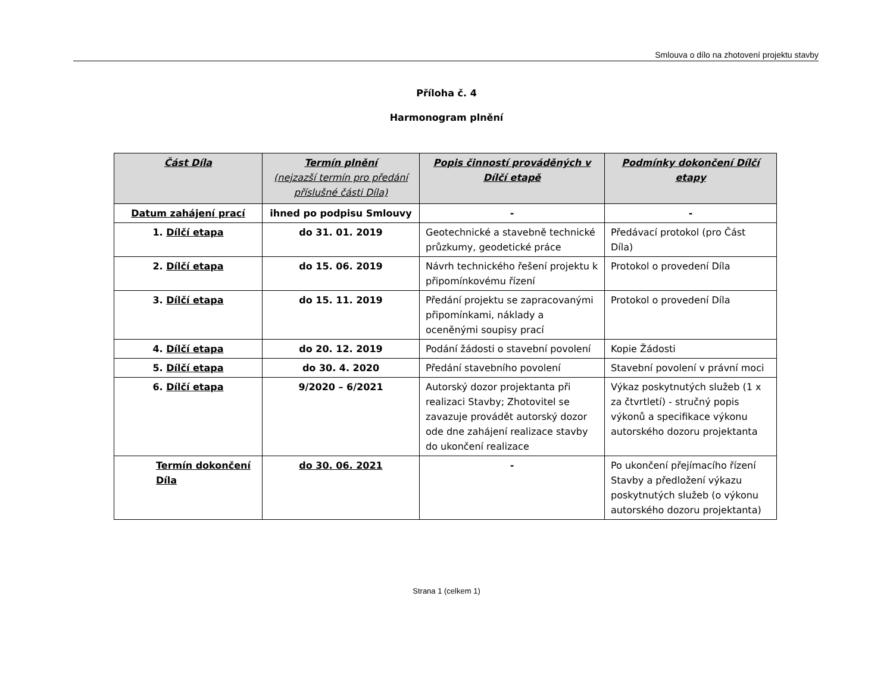Smlouva o dílo na zhotovení projektu stavby
Příloha č. 4
Harmonogram plnění
| Část Díla | Termín plnění (nejzazší termín pro předání příslušné části Díla) | Popis činností prováděných v Dílčí etapě | Podmínky dokončení Dílčí etapy |
| --- | --- | --- | --- |
| Datum zahájení prací | ihned po podpisu Smlouvy | - | - |
| 1. Dílčí etapa | do 31. 01. 2019 | Geotechnické a stavebně technické průzkumy, geodetické práce | Předávací protokol (pro Část Díla) |
| 2. Dílčí etapa | do 15. 06. 2019 | Návrh technického řešení projektu k připomínkovému řízení | Protokol o provedení Díla |
| 3. Dílčí etapa | do 15. 11. 2019 | Předání projektu se zapracovanými připomínkami, náklady a oceněnými soupisy prací | Protokol o provedení Díla |
| 4. Dílčí etapa | do 20. 12. 2019 | Podání žádosti o stavební povolení | Kopie Žádosti |
| 5. Dílčí etapa | do 30. 4. 2020 | Předání stavebního povolení | Stavební povolení v právní moci |
| 6. Dílčí etapa | 9/2020 – 6/2021 | Autorský dozor projektanta při realizaci Stavby; Zhotovitel se zavazuje provádět autorský dozor ode dne zahájení realizace stavby do ukončení realizace | Výkaz poskytnutých služeb (1 x za čtvrtletí) - stručný popis výkonů a specifikace výkonu autorského dozoru projektanta |
| Termín dokončení Díla | do 30. 06. 2021 | - | Po ukončení přejímacího řízení Stavby a předložení výkazu poskytnutých služeb (o výkonu autorského dozoru projektanta) |
Strana 1 (celkem 1)